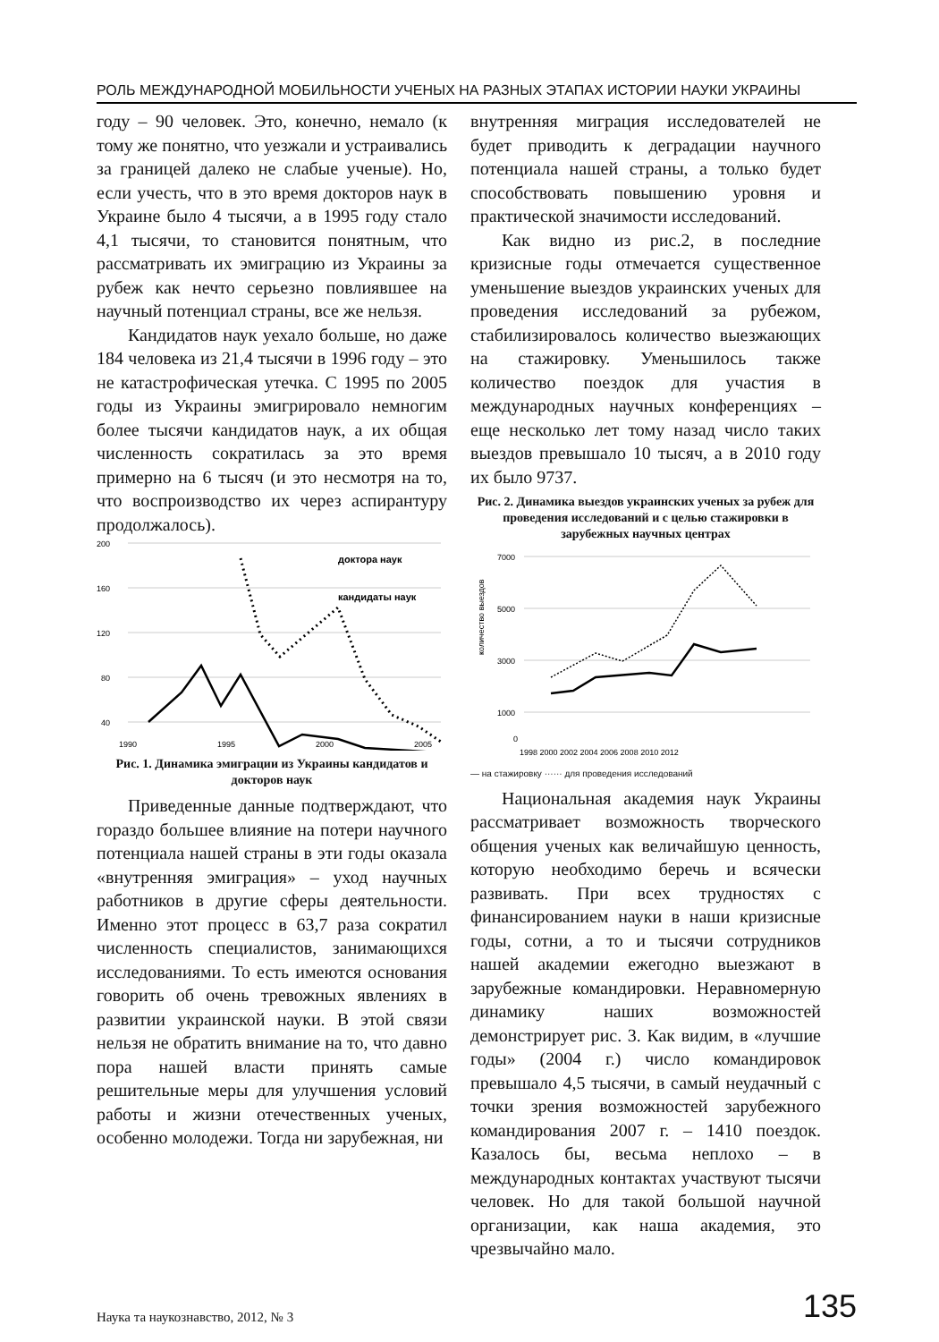РОЛЬ МЕЖДУНАРОДНОЙ МОБИЛЬНОСТИ УЧЕНЫХ НА РАЗНЫХ ЭТАПАХ ИСТОРИИ НАУКИ УКРАИНЫ
году – 90 человек. Это, конечно, немало (к тому же понятно, что уезжали и устраивались за границей далеко не слабые ученые). Но, если учесть, что в это время докторов наук в Украине было 4 тысячи, а в 1995 году стало 4,1 тысячи, то становится понятным, что рассматривать их эмиграцию из Украины за рубеж как нечто серьезно повлиявшее на научный потенциал страны, все же нельзя.
Кандидатов наук уехало больше, но даже 184 человека из 21,4 тысячи в 1996 году – это не катастрофическая утечка. С 1995 по 2005 годы из Украины эмигрировало немногим более тысячи кандидатов наук, а их общая численность сократилась за это время примерно на 6 тысяч (и это несмотря на то, что воспроизводство их через аспирантуру продолжалось).
200
160
120
80
40
1990
1995
2000
2005
доктора наук
кандидаты наук
Рис. 1. Динамика эмиграции из Украины кандидатов и докторов наук
Приведенные данные подтверждают, что гораздо большее влияние на потери научного потенциала нашей страны в эти годы оказала «внутренняя эмиграция» – уход научных работников в другие сферы деятельности. Именно этот процесс в 63,7 раза сократил численность специалистов, занимающихся исследованиями. То есть имеются основания говорить об очень тревожных явлениях в развитии украинской науки. В этой связи нельзя не обратить внимание на то, что давно пора нашей власти принять самые решительные меры для улучшения условий работы и жизни отечественных ученых, особенно молодежи. Тогда ни зарубежная, ни
внутренняя миграция исследователей не будет приводить к деградации научного потенциала нашей страны, а только будет способствовать повышению уровня и практической значимости исследований.
Как видно из рис.2, в последние кризисные годы отмечается существенное уменьшение выездов украинских ученых для проведения исследований за рубежом, стабилизировалось количество выезжающих на стажировку. Уменьшилось также количество поездок для участия в международных научных конференциях – еще несколько лет тому назад число таких выездов превышало 10 тысяч, а в 2010 году их было 9737.
Рис. 2. Динамика выездов украинских ученых за рубеж для проведения исследований и с целью стажировки в зарубежных научных центрах
количество выездов
7000
5000
3000
1000
0
1998 2000 2002 2004 2006 2008 2010 2012
— на стажировку ······ для проведения исследований
Национальная академия наук Украины рассматривает возможность творческого общения ученых как величайшую ценность, которую необходимо беречь и всячески развивать. При всех трудностях с финансированием науки в наши кризисные годы, сотни, а то и тысячи сотрудников нашей академии ежегодно выезжают в зарубежные командировки. Неравномерную динамику наших возможностей демонстрирует рис. 3. Как видим, в «лучшие годы» (2004 г.) число командировок превышало 4,5 тысячи, в самый неудачный с точки зрения возможностей зарубежного командирования 2007 г. – 1410 поездок. Казалось бы, весьма неплохо – в международных контактах участвуют тысячи человек. Но для такой большой научной организации, как наша академия, это чрезвычайно мало.
Наука та наукознавство, 2012, № 3 135